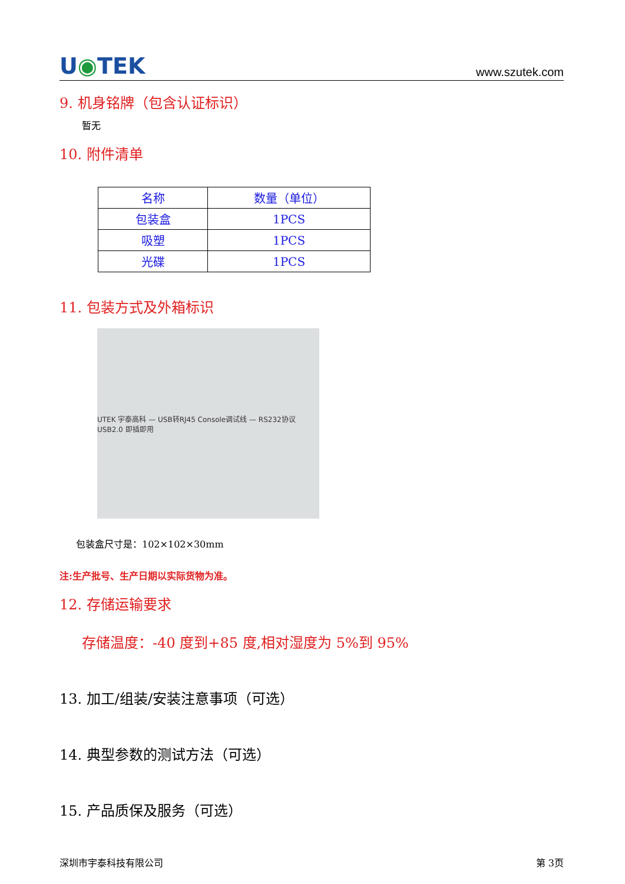U◉TEK
www.szutek.com
9. 机身铭牌（包含认证标识）
暂无
10. 附件清单
| 名称 | 数量（单位） |
| 包装盒 | 1PCS |
| 吸塑 | 1PCS |
| 光碟 | 1PCS |
11. 包装方式及外箱标识
UTEK 宇泰高科 — USB转RJ45 Console调试线 — RS232协议 USB2.0 即插即用
包装盒尺寸是：102×102×30mm
注:生产批号、生产日期以实际货物为准。
12. 存储运输要求
存储温度：-40 度到+85 度,相对湿度为 5%到 95%
13. 加工/组装/安装注意事项（可选）
14. 典型参数的测试方法（可选）
15. 产品质保及服务（可选）
深圳市宇泰科技有限公司 第 3页